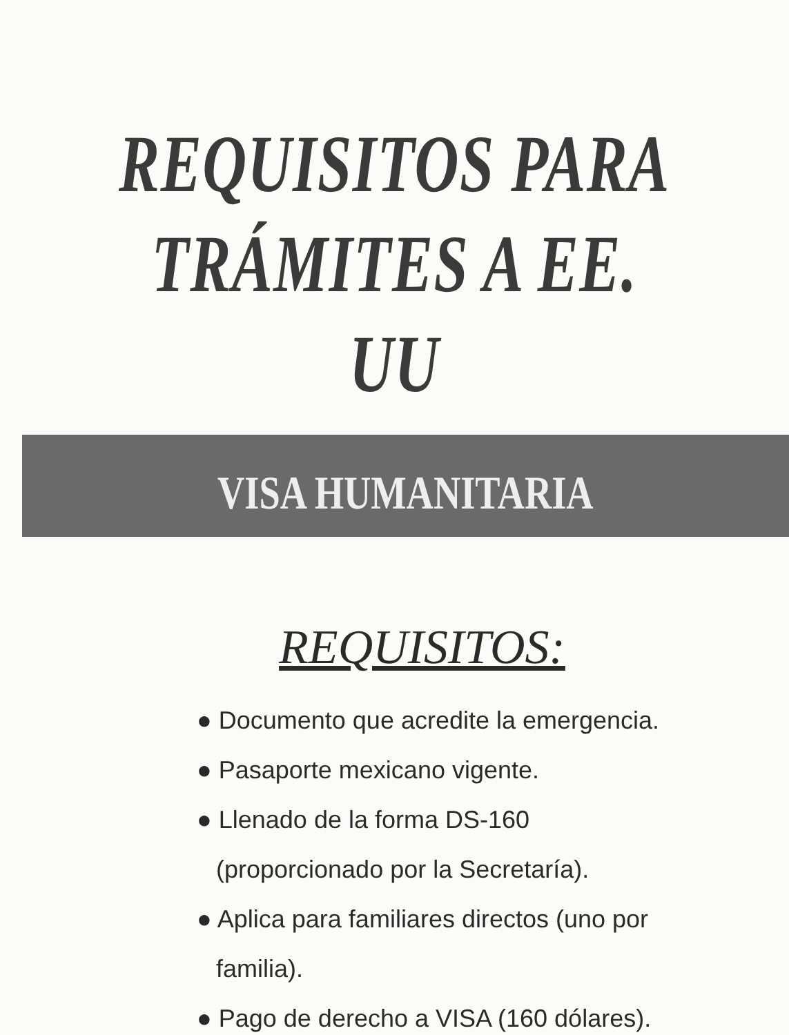REQUISITOS PARA
TRÁMITES A EE. UU
VISA HUMANITARIA
REQUISITOS:
● Documento que acredite la emergencia.
● Pasaporte mexicano vigente.
● Llenado de la forma DS-160 (proporcionado por la Secretaría).
● Aplica para familiares directos (uno por familia).
● Pago de derecho a VISA (160 dólares).